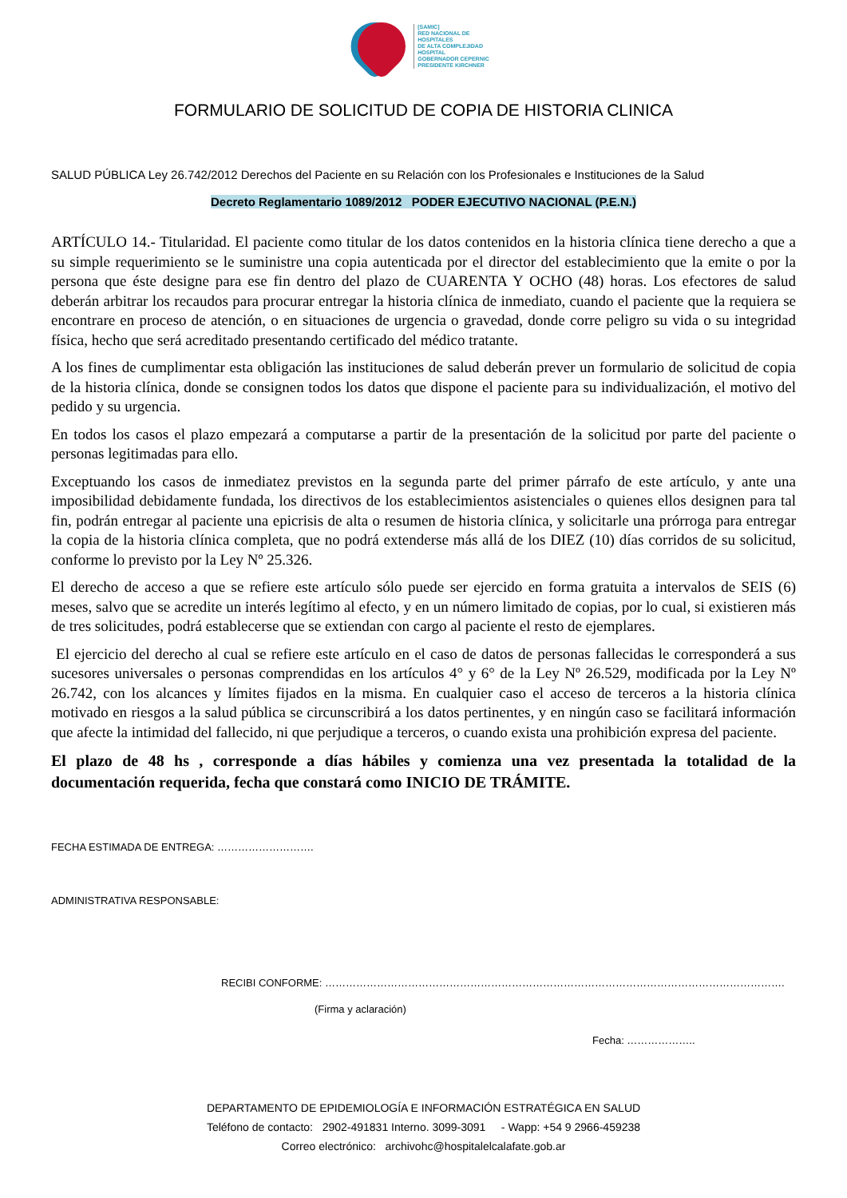[SAMIC]
RED NACIONAL DE
HOSPITALES
DE ALTA COMPLEJIDAD
HOSPITAL
GOBERNADOR CEPERNIC
PRESIDENTE KIRCHNER
FORMULARIO DE SOLICITUD DE COPIA DE HISTORIA CLINICA
SALUD PÚBLICA Ley 26.742/2012 Derechos del Paciente en su Relación con los Profesionales e Instituciones de la Salud
Decreto Reglamentario 1089/2012 PODER EJECUTIVO NACIONAL (P.E.N.)
ARTÍCULO 14.- Titularidad. El paciente como titular de los datos contenidos en la historia clínica tiene derecho a que a su simple requerimiento se le suministre una copia autenticada por el director del establecimiento que la emite o por la persona que éste designe para ese fin dentro del plazo de CUARENTA Y OCHO (48) horas. Los efectores de salud deberán arbitrar los recaudos para procurar entregar la historia clínica de inmediato, cuando el paciente que la requiera se encontrare en proceso de atención, o en situaciones de urgencia o gravedad, donde corre peligro su vida o su integridad física, hecho que será acreditado presentando certificado del médico tratante.
A los fines de cumplimentar esta obligación las instituciones de salud deberán prever un formulario de solicitud de copia de la historia clínica, donde se consignen todos los datos que dispone el paciente para su individualización, el motivo del pedido y su urgencia.
En todos los casos el plazo empezará a computarse a partir de la presentación de la solicitud por parte del paciente o personas legitimadas para ello.
Exceptuando los casos de inmediatez previstos en la segunda parte del primer párrafo de este artículo, y ante una imposibilidad debidamente fundada, los directivos de los establecimientos asistenciales o quienes ellos designen para tal fin, podrán entregar al paciente una epicrisis de alta o resumen de historia clínica, y solicitarle una prórroga para entregar la copia de la historia clínica completa, que no podrá extenderse más allá de los DIEZ (10) días corridos de su solicitud, conforme lo previsto por la Ley Nº 25.326.
El derecho de acceso a que se refiere este artículo sólo puede ser ejercido en forma gratuita a intervalos de SEIS (6) meses, salvo que se acredite un interés legítimo al efecto, y en un número limitado de copias, por lo cual, si existieren más de tres solicitudes, podrá establecerse que se extiendan con cargo al paciente el resto de ejemplares.
El ejercicio del derecho al cual se refiere este artículo en el caso de datos de personas fallecidas le corresponderá a sus sucesores universales o personas comprendidas en los artículos 4° y 6° de la Ley Nº 26.529, modificada por la Ley Nº 26.742, con los alcances y límites fijados en la misma. En cualquier caso el acceso de terceros a la historia clínica motivado en riesgos a la salud pública se circunscribirá a los datos pertinentes, y en ningún caso se facilitará información que afecte la intimidad del fallecido, ni que perjudique a terceros, o cuando exista una prohibición expresa del paciente.
El plazo de 48 hs , corresponde a días hábiles y comienza una vez presentada la totalidad de la documentación requerida, fecha que constará como INICIO DE TRÁMITE.
FECHA ESTIMADA DE ENTREGA: ……………………….
ADMINISTRATIVA RESPONSABLE:
RECIBI CONFORME: …………………………………………………………………………………………………………………….
(Firma y aclaración)
Fecha: ………………..
DEPARTAMENTO DE EPIDEMIOLOGÍA E INFORMACIÓN ESTRATÉGICA EN SALUD
Teléfono de contacto: 2902-491831 Interno. 3099-3091 - Wapp: +54 9 2966-459238
Correo electrónico: archivohc@hospitalelcalafate.gob.ar